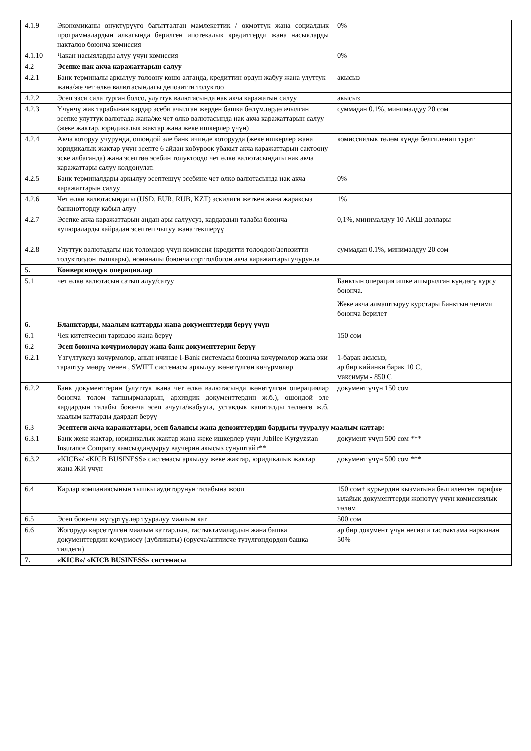| 4.1.9 | Экономиканы өнүктүрүүгө багытталган мамлекеттик / өкмөттүк жана социалдык программалардын алкагында берилген ипотекалык кредиттерди жана насыяларды накталоо боюнча комиссия | 0% |
| 4.1.10 | Чакан насыяларды алуу үчүн комиссия | 0% |
| 4.2 | Эсепке нак акча каражаттарын салуу | |
| 4.2.1 | Банк терминалы аркылуу төлөөнү кошо алганда, кредиттин ордун жабуу жана улуттук жана/же чет өлкө валютасындагы депозитти толуктоо | акысыз |
| 4.2.2 | Эсеп ээси сала турган болсо, улуттук валютасында нак акча каражатын салуу | акысыз |
| 4.2.3 | Үчүнчү жак тарабынан кардар эсеби ачылган жерден башка бөлүмдөрдө ачылган эсепке улуттук валютада жана/же чет өлкө валютасында нак акча каражаттарын салуу (жеке жактар, юридикалык жактар жана жеке ишкерлер үчүн) | суммадан 0.1%, минималдуу 20 сом |
| 4.2.4 | Акча которуу учурунда, ошондой эле банк ичинде которууда (жеке ишкерлер жана юридикалык жактар үчүн эсепте 6 айдан көбүрөөк убакыт акча каражаттарын сактоону эске албаганда) жана эсептөө эсебин толуктоодо чет өлкө валютасындагы нак акча каражаттары салуу колдонулат. | комиссиялык төлөм күндө белгиленип турат |
| 4.2.5 | Банк терминалдары аркылуу эсептешүү эсебине чет өлкө валютасында нак акча каражаттарын салуу | 0% |
| 4.2.6 | Чет өлкө валютасындагы (USD, EUR, RUB, KZT) эскилиги жеткен жана жараксыз банкнотторду кабыл алуу | 1% |
| 4.2.7 | Эсепке акча каражаттарын андан ары салуусуз, кардардын талабы боюнча купюраларды кайрадан эсептеп чыгуу жана текшерүү | 0,1%, минималдуу 10 АКШ доллары |
| 4.2.8 | Улуттук валютадагы нак төлөмдөр үчүн комиссия (кредитти төлөөдөн/депозитти толуктоодон тышкары), номиналы боюнча сорттолбогон акча каражаттары учурунда | суммадан 0.1%, минималдуу 20 сом |
| 5. | Конверсиондук операциялар | |
| 5.1 | чет өлкө валютасын сатып алуу/сатуу | Банктын операция ишке ашырылган күндөгү курсу боюнча. Жеке акча алмаштыруу курстары Банктын чечими боюнча берилет |
| 6. | Бланктарды, маалым каттарды жана документтерди берүү үчүн | |
| 6.1 | Чек китепчесин тариздөө жана берүү | 150 сом |
| 6.2 | Эсеп боюнча көчүрмөлөрдү жана банк документтерин берүү | |
| 6.2.1 | Үзгүлтүксүз көчүрмөлөр, анын ичинде I-Bank системасы боюнча көчүрмөлөр жана эки тараптуу мөөрү менен , SWIFT системасы аркылуу жөнөтүлгөн көчүрмөлөр | 1-барак акысыз, ар бир кийинки барак 10 С , максимум - 850 С |
| 6.2.2 | Банк документтерин (улуттук жана чет өлкө валютасында жөнөтүлгөн операциялар боюнча төлөм тапшырмаларын, архивдик документтердин ж.б.), ошондой эле кардардын талабы боюнча эсеп ачууга/жабууга, уставдык капиталды төлөөгө ж.б. маалым каттарды даярдап берүү | документ үчүн 150 сом |
| 6.3 | Эсептеги акча каражаттары, эсеп балансы жана депозиттердин бардыгы тууралуу маалым каттар: | |
| 6.3.1 | Банк жеке жактар, юридикалык жактар жана жеке ишкерлер үчүн Jubilee Kyrgyzstan Insurance Company камсыздандыруу ваучерин акысыз сунуштайт** | документ үчүн 500 сом *** |
| 6.3.2 | «KICB»/ «KICB BUSINESS» системасы аркылуу жеке жактар, юридикалык жактар жана ЖИ үчүн | документ үчүн 500 сом *** |
| 6.4 | Кардар компаниясынын тышкы аудиторунун талабына жооп | 150 сом+ курьердин кызматына белгиленген тарифке ылайык документтерди жөнөтүү үчүн комиссиялык төлөм |
| 6.5 | Эсеп боюнча жүгүртүүлөр тууралуу маалым кат | 500 сом |
| 6.6 | Жогоруда көрсөтүлгөн маалым каттардын, тастыктамалардын жана башка документтердин көчүрмөсү (дубликаты) (орусча/англисче түзүлгөндөрдөн башка тилдеги) | ар бир документ үчүн негизги тастыктама наркынан 50% |
| 7. | «KICB»/ «KICB BUSINESS» системасы | |